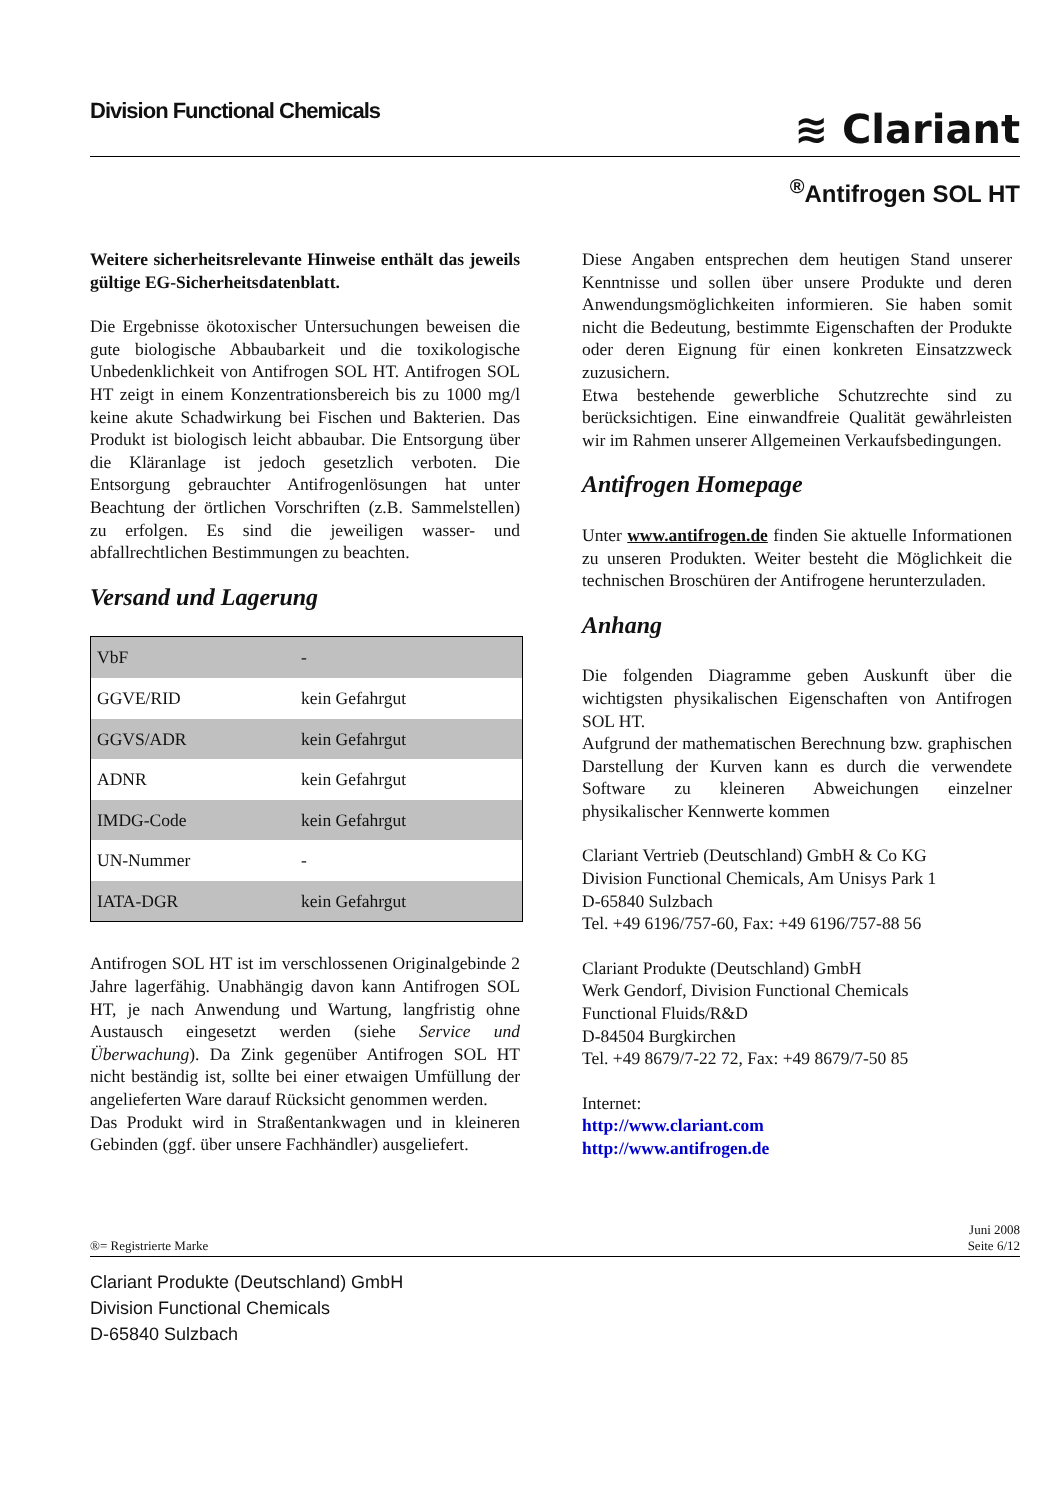Division Functional Chemicals
≋ Clariant
<sup>®</sup>Antifrogen SOL HT
Weitere sicherheitsrelevante Hinweise enthält das jeweils gültige EG-Sicherheitsdatenblatt.
Die Ergebnisse ökotoxischer Untersuchungen beweisen die gute biologische Abbaubarkeit und die toxikologische Unbedenklichkeit von Antifrogen SOL HT. Antifrogen SOL HT zeigt in einem Konzentrationsbereich bis zu 1000 mg/l keine akute Schadwirkung bei Fischen und Bakterien. Das Produkt ist biologisch leicht abbaubar. Die Entsorgung über die Kläranlage ist jedoch gesetzlich verboten. Die Entsorgung gebrauchter Antifrogenlösungen hat unter Beachtung der örtlichen Vorschriften (z.B. Sammelstellen) zu erfolgen. Es sind die jeweiligen wasser- und abfallrechtlichen Bestimmungen zu beachten.
Versand und Lagerung
| VbF | - |
| GGVE/RID | kein Gefahrgut |
| GGVS/ADR | kein Gefahrgut |
| ADNR | kein Gefahrgut |
| IMDG-Code | kein Gefahrgut |
| UN-Nummer | - |
| IATA-DGR | kein Gefahrgut |
Antifrogen SOL HT ist im verschlossenen Originalgebinde 2 Jahre lagerfähig. Unabhängig davon kann Antifrogen SOL HT, je nach Anwendung und Wartung, langfristig ohne Austausch eingesetzt werden (siehe Service und Überwachung). Da Zink gegenüber Antifrogen SOL HT nicht beständig ist, sollte bei einer etwaigen Umfüllung der angelieferten Ware darauf Rücksicht genommen werden.
Das Produkt wird in Straßentankwagen und in kleineren Gebinden (ggf. über unsere Fachhändler) ausgeliefert.
Diese Angaben entsprechen dem heutigen Stand unserer Kenntnisse und sollen über unsere Produkte und deren Anwendungsmöglichkeiten informieren. Sie haben somit nicht die Bedeutung, bestimmte Eigenschaften der Produkte oder deren Eignung für einen konkreten Einsatzzweck zuzusichern.
Etwa bestehende gewerbliche Schutzrechte sind zu berücksichtigen. Eine einwandfreie Qualität gewährleisten wir im Rahmen unserer Allgemeinen Verkaufsbedingungen.
Antifrogen Homepage
Unter www.antifrogen.de finden Sie aktuelle Informationen zu unseren Produkten. Weiter besteht die Möglichkeit die technischen Broschüren der Antifrogene herunterzuladen.
Anhang
Die folgenden Diagramme geben Auskunft über die wichtigsten physikalischen Eigenschaften von Antifrogen SOL HT.
Aufgrund der mathematischen Berechnung bzw. graphischen Darstellung der Kurven kann es durch die verwendete Software zu kleineren Abweichungen einzelner physikalischer Kennwerte kommen
Clariant Vertrieb (Deutschland) GmbH & Co KG
Division Functional Chemicals, Am Unisys Park 1
D-65840 Sulzbach
Tel. +49 6196/757-60, Fax: +49 6196/757-88 56
Clariant Produkte (Deutschland) GmbH
Werk Gendorf, Division Functional Chemicals
Functional Fluids/R&D
D-84504 Burgkirchen
Tel. +49 8679/7-22 72, Fax: +49 8679/7-50 85
Internet:
http://www.clariant.com
http://www.antifrogen.de
®= Registrierte Marke
Juni 2008
Seite 6/12
Clariant Produkte (Deutschland) GmbH
Division Functional Chemicals
D-65840 Sulzbach